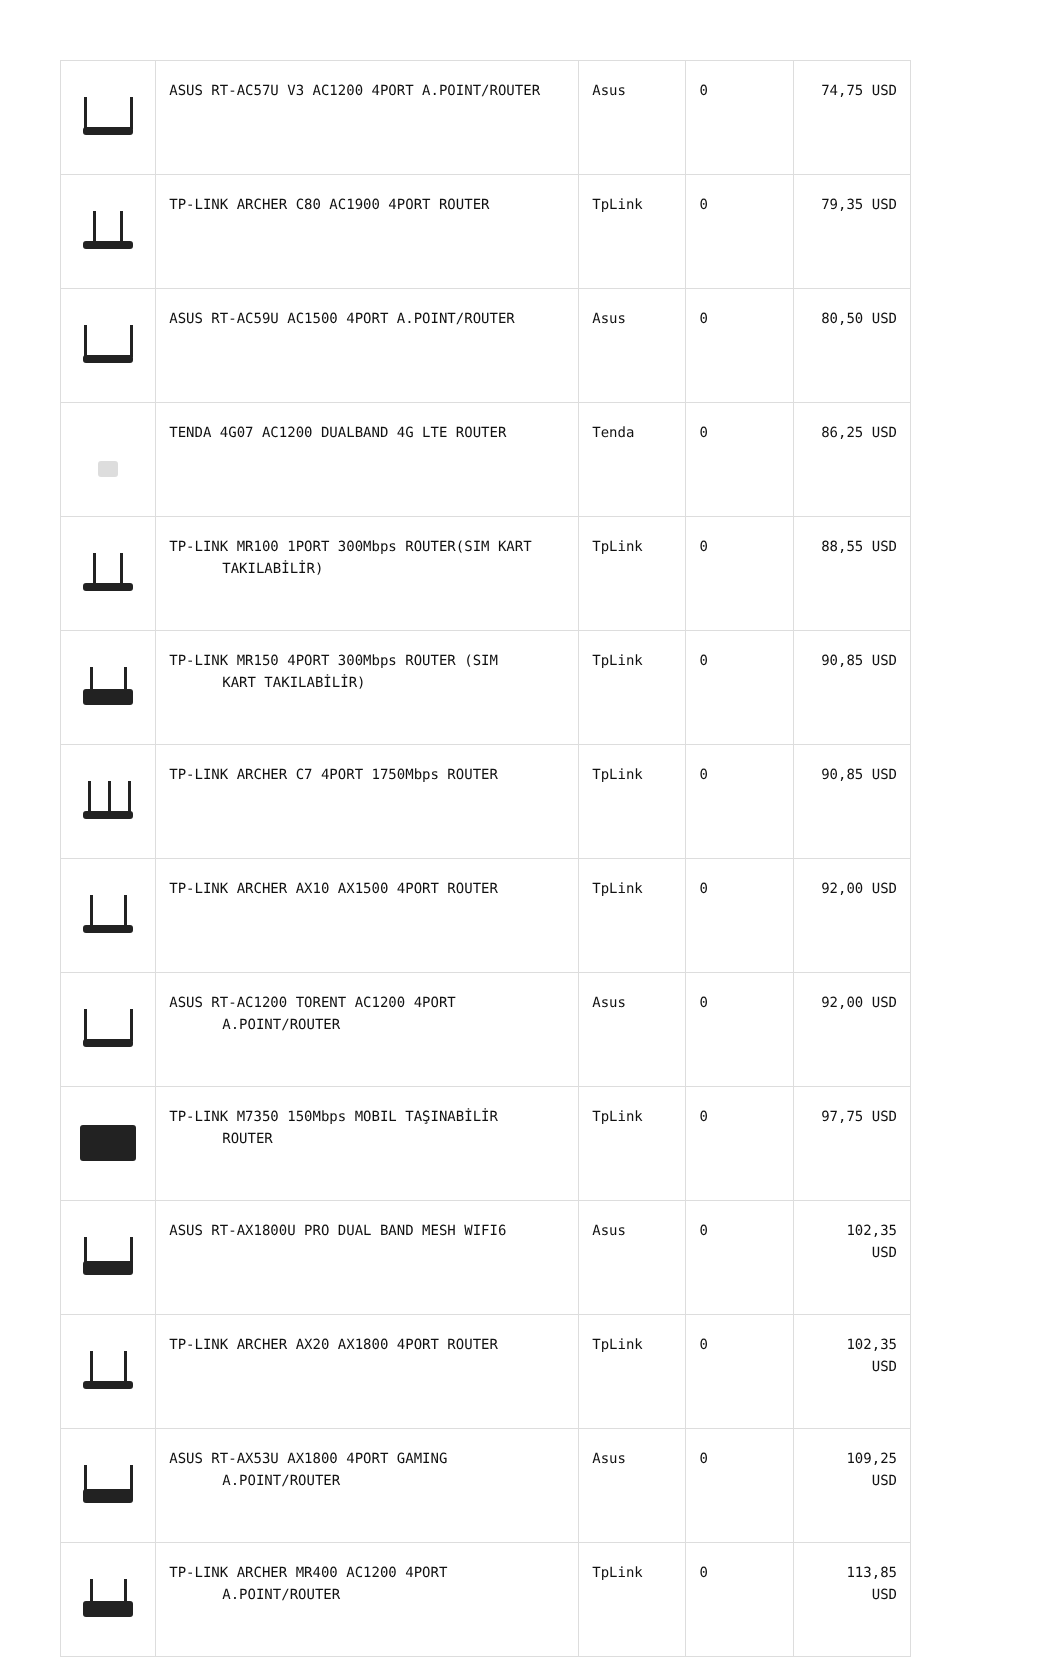| | ASUS RT-AC57U V3 AC1200 4PORT A.POINT/ROUTER | Asus | 0 | 74,75 USD |
| | TP-LINK ARCHER C80 AC1900 4PORT ROUTER | TpLink | 0 | 79,35 USD |
| | ASUS RT-AC59U AC1500 4PORT A.POINT/ROUTER | Asus | 0 | 80,50 USD |
| | TENDA 4G07 AC1200 DUALBAND 4G LTE ROUTER | Tenda | 0 | 86,25 USD |
| | TP-LINK MR100 1PORT 300Mbps ROUTER(SIM KART TAKILABİLİR) | TpLink | 0 | 88,55 USD |
| | TP-LINK MR150 4PORT 300Mbps ROUTER (SIM KART TAKILABİLİR) | TpLink | 0 | 90,85 USD |
| | TP-LINK ARCHER C7 4PORT 1750Mbps ROUTER | TpLink | 0 | 90,85 USD |
| | TP-LINK ARCHER AX10 AX1500 4PORT ROUTER | TpLink | 0 | 92,00 USD |
| | ASUS RT-AC1200 TORENT AC1200 4PORT A.POINT/ROUTER | Asus | 0 | 92,00 USD |
| | TP-LINK M7350 150Mbps MOBIL TAŞINABİLİR ROUTER | TpLink | 0 | 97,75 USD |
| | ASUS RT-AX1800U PRO DUAL BAND MESH WIFI6 | Asus | 0 | 102,35 USD |
| | TP-LINK ARCHER AX20 AX1800 4PORT ROUTER | TpLink | 0 | 102,35 USD |
| | ASUS RT-AX53U AX1800 4PORT GAMING A.POINT/ROUTER | Asus | 0 | 109,25 USD |
| | TP-LINK ARCHER MR400 AC1200 4PORT A.POINT/ROUTER | TpLink | 0 | 113,85 USD |